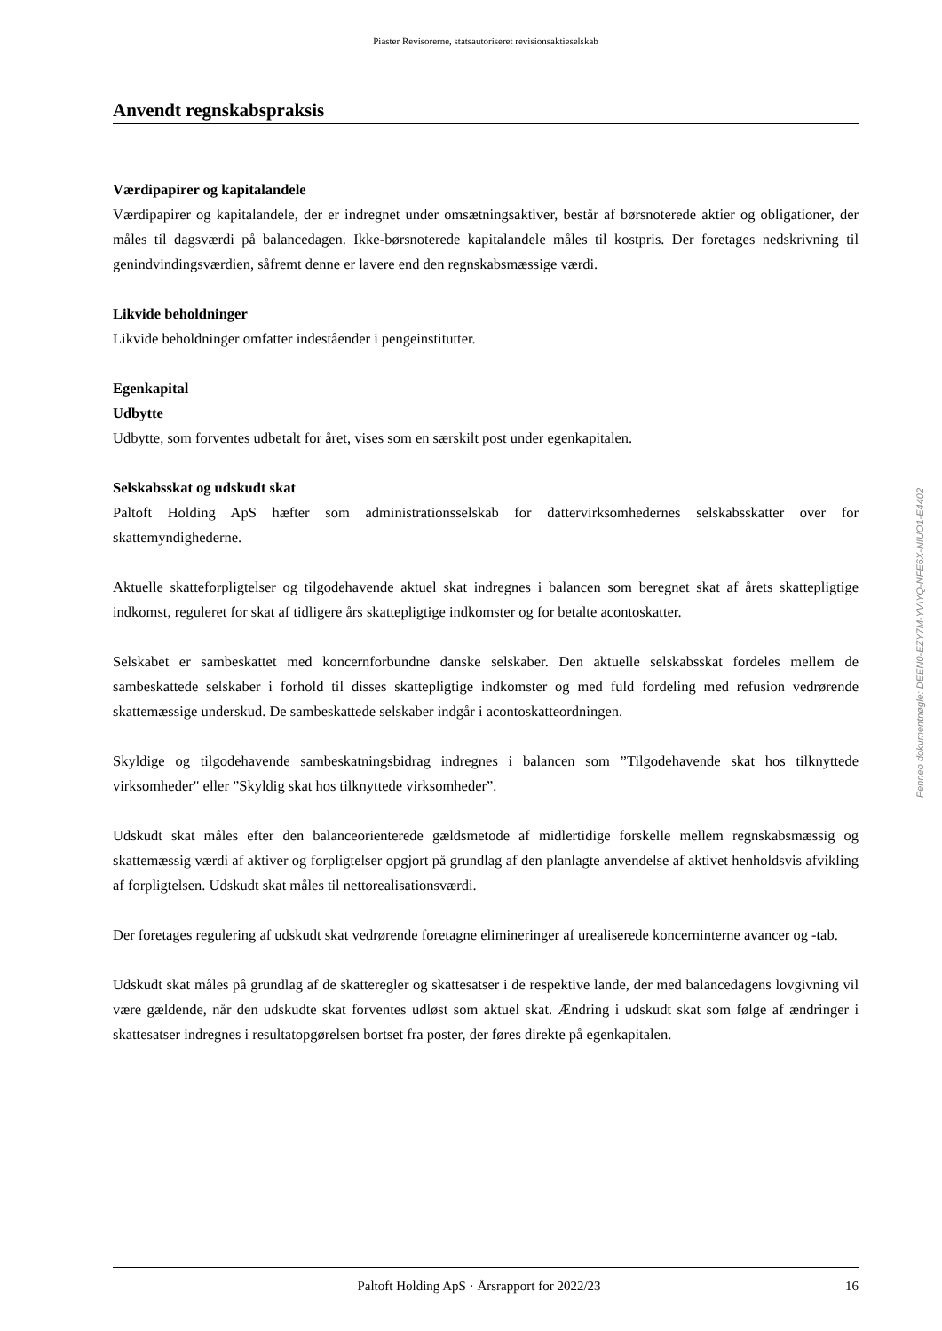Piaster Revisorerne, statsautoriseret revisionsaktieselskab
Anvendt regnskabspraksis
Værdipapirer og kapitalandele
Værdipapirer og kapitalandele, der er indregnet under omsætningsaktiver, består af børsnoterede aktier og obligationer, der måles til dagsværdi på balancedagen. Ikke-børsnoterede kapitalandele måles til kostpris. Der foretages nedskrivning til genindvindingsværdien, såfremt denne er lavere end den regnskabsmæssige værdi.
Likvide beholdninger
Likvide beholdninger omfatter indeståender i pengeinstitutter.
Egenkapital
Udbytte
Udbytte, som forventes udbetalt for året, vises som en særskilt post under egenkapitalen.
Selskabsskat og udskudt skat
Paltoft Holding ApS hæfter som administrationsselskab for dattervirksomhedernes selskabsskatter over for skattemyndighederne.
Aktuelle skatteforpligtelser og tilgodehavende aktuel skat indregnes i balancen som beregnet skat af årets skattepligtige indkomst, reguleret for skat af tidligere års skattepligtige indkomster og for betalte acontoskatter.
Selskabet er sambeskattet med koncernforbundne danske selskaber. Den aktuelle selskabsskat fordeles mellem de sambeskattede selskaber i forhold til disses skattepligtige indkomster og med fuld fordeling med refusion vedrørende skattemæssige underskud. De sambeskattede selskaber indgår i acontoskatteordningen.
Skyldige og tilgodehavende sambeskatningsbidrag indregnes i balancen som ”Tilgodehavende skat hos tilknyttede virksomheder" eller ”Skyldig skat hos tilknyttede virksomheder”.
Udskudt skat måles efter den balanceorienterede gældsmetode af midlertidige forskelle mellem regnskabsmæssig og skattemæssig værdi af aktiver og forpligtelser opgjort på grundlag af den planlagte anvendelse af aktivet henholdsvis afvikling af forpligtelsen. Udskudt skat måles til nettorealisationsværdi.
Der foretages regulering af udskudt skat vedrørende foretagne elimineringer af urealiserede koncerninterne avancer og -tab.
Udskudt skat måles på grundlag af de skatteregler og skattesatser i de respektive lande, der med balancedagens lovgivning vil være gældende, når den udskudte skat forventes udløst som aktuel skat. Ændring i udskudt skat som følge af ændringer i skattesatser indregnes i resultatopgørelsen bortset fra poster, der føres direkte på egenkapitalen.
Paltoft Holding ApS · Årsrapport for 2022/23 16
Penneo dokumentnøgle: DEEN0-EZY7M-YVIYQ-NFE6X-NIUO1-E4402